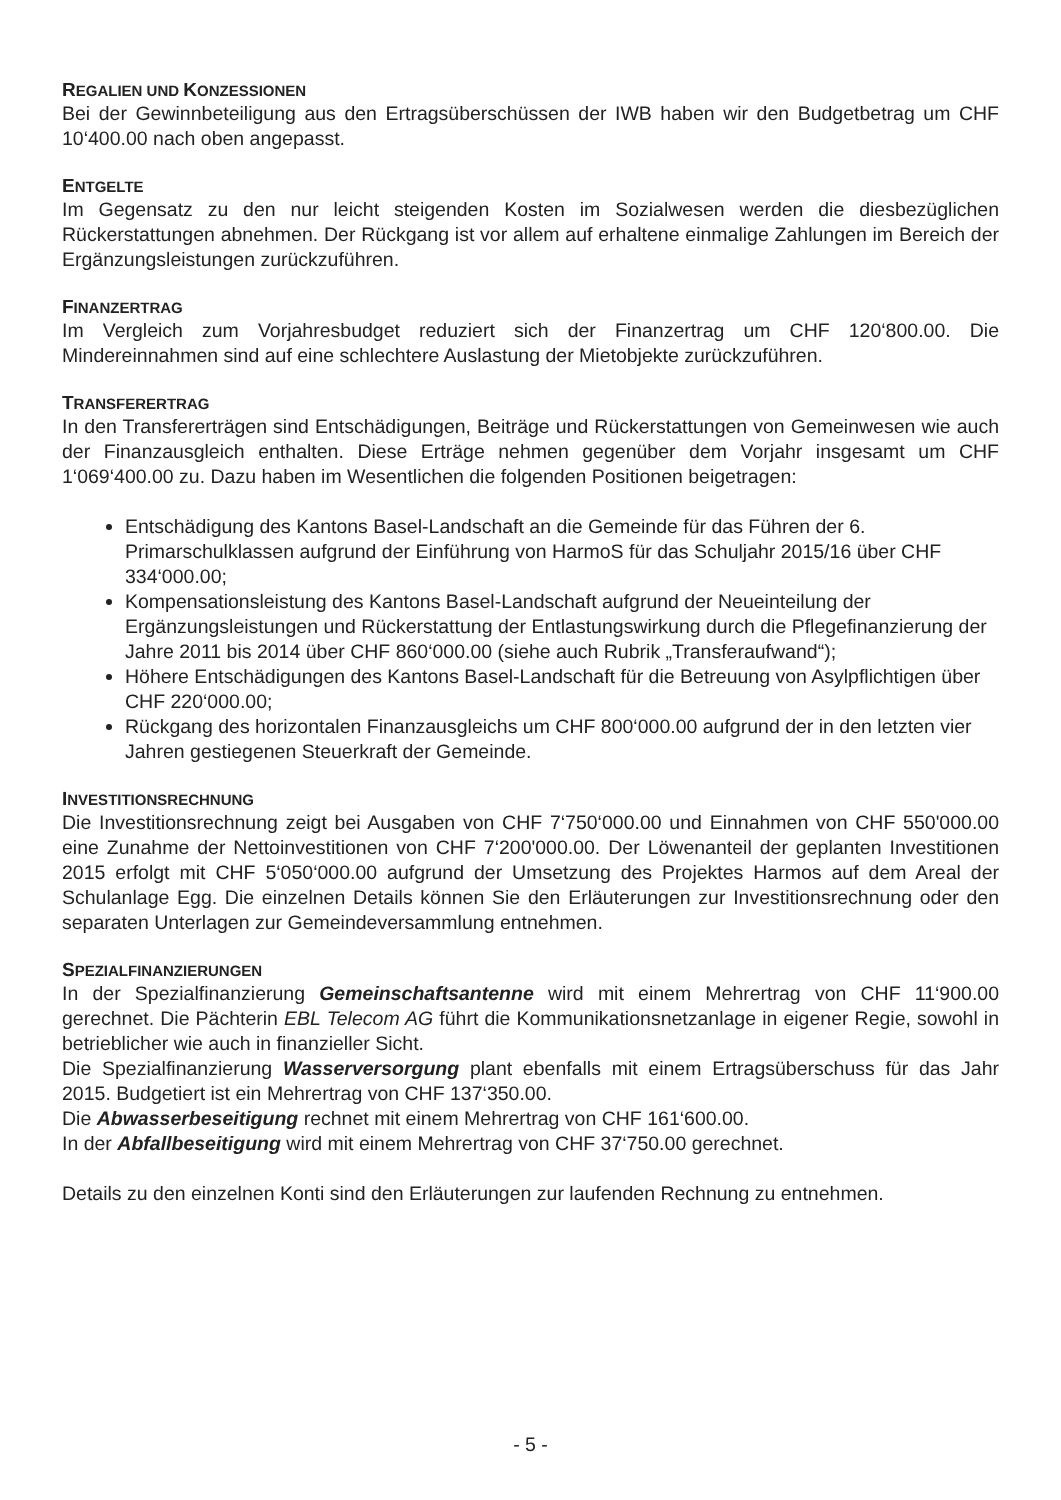REGALIEN UND KONZESSIONEN
Bei der Gewinnbeteiligung aus den Ertragsüberschüssen der IWB haben wir den Budgetbetrag um CHF 10‘400.00 nach oben angepasst.
ENTGELTE
Im Gegensatz zu den nur leicht steigenden Kosten im Sozialwesen werden die diesbezüglichen Rückerstattungen abnehmen. Der Rückgang ist vor allem auf erhaltene einmalige Zahlungen im Bereich der Ergänzungsleistungen zurückzuführen.
FINANZERTRAG
Im Vergleich zum Vorjahresbudget reduziert sich der Finanzertrag um CHF 120‘800.00. Die Mindereinnahmen sind auf eine schlechtere Auslastung der Mietobjekte zurückzuführen.
TRANSFERERTRAG
In den Transfererträgen sind Entschädigungen, Beiträge und Rückerstattungen von Gemeinwesen wie auch der Finanzausgleich enthalten. Diese Erträge nehmen gegenüber dem Vorjahr insgesamt um CHF 1‘069‘400.00 zu. Dazu haben im Wesentlichen die folgenden Positionen beigetragen:
Entschädigung des Kantons Basel-Landschaft an die Gemeinde für das Führen der 6. Primarschulklassen aufgrund der Einführung von HarmoS für das Schuljahr 2015/16 über CHF 334‘000.00;
Kompensationsleistung des Kantons Basel-Landschaft aufgrund der Neueinteilung der Ergänzungsleistungen und Rückerstattung der Entlastungswirkung durch die Pflegefinanzierung der Jahre 2011 bis 2014 über CHF 860‘000.00 (siehe auch Rubrik „Transferaufwand“);
Höhere Entschädigungen des Kantons Basel-Landschaft für die Betreuung von Asylpflichtigen über CHF 220‘000.00;
Rückgang des horizontalen Finanzausgleichs um CHF 800‘000.00 aufgrund der in den letzten vier Jahren gestiegenen Steuerkraft der Gemeinde.
INVESTITIONSRECHNUNG
Die Investitionsrechnung zeigt bei Ausgaben von CHF 7‘750‘000.00 und Einnahmen von CHF 550'000.00 eine Zunahme der Nettoinvestitionen von CHF 7‘200'000.00. Der Löwenanteil der geplanten Investitionen 2015 erfolgt mit CHF 5‘050‘000.00 aufgrund der Umsetzung des Projektes Harmos auf dem Areal der Schulanlage Egg. Die einzelnen Details können Sie den Erläuterungen zur Investitionsrechnung oder den separaten Unterlagen zur Gemeindeversammlung entnehmen.
SPEZIALFINANZIERUNGEN
In der Spezialfinanzierung Gemeinschaftsantenne wird mit einem Mehrertrag von CHF 11‘900.00 gerechnet. Die Pächterin EBL Telecom AG führt die Kommunikationsnetzanlage in eigener Regie, sowohl in betrieblicher wie auch in finanzieller Sicht.
Die Spezialfinanzierung Wasserversorgung plant ebenfalls mit einem Ertragsüberschuss für das Jahr 2015. Budgetiert ist ein Mehrertrag von CHF 137‘350.00.
Die Abwasserbeseitigung rechnet mit einem Mehrertrag von CHF 161‘600.00.
In der Abfallbeseitigung wird mit einem Mehrertrag von CHF 37‘750.00 gerechnet.
Details zu den einzelnen Konti sind den Erläuterungen zur laufenden Rechnung zu entnehmen.
- 5 -